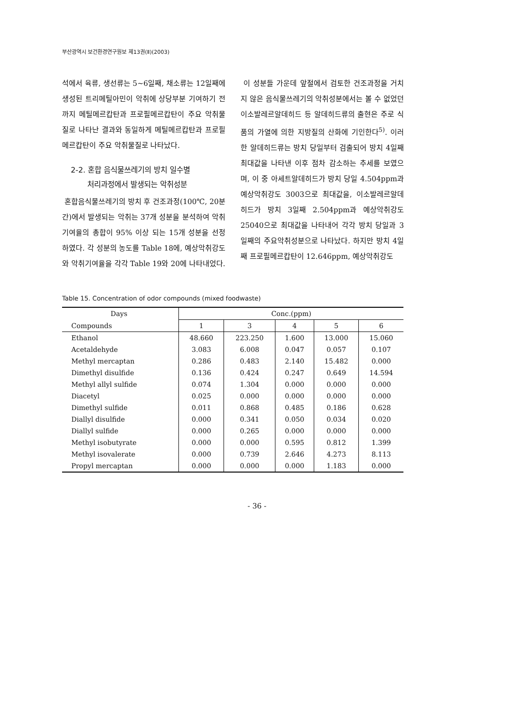부산광역시 보건환경연구원보 제13권(Ⅱ)(2003)
석에서 육류, 생선류는 5~6일째, 채소류는 12일째에 생성된 트리메틸아민이 악취에 상당부분 기여하기 전까지 메틸메르캅탄과 프로필메르캅탄이 주요 악취물질로 나타난 결과와 동일하게 메틸메르캅탄과 프로필메르캅탄이 주요 악취물질로 나타났다.
2-2. 혼합 음식물쓰레기의 방치 일수별
처리과정에서 발생되는 악취성분
혼합음식물쓰레기의 방치 후 건조과정(100℃, 20분간)에서 발생되는 악취는 37개 성분을 분석하여 악취 기여율의 총합이 95% 이상 되는 15개 성분을 선정하였다. 각 성분의 농도를 Table 18에, 예상악취강도와 악취기여율을 각각 Table 19와 20에 나타내었다.
이 성분들 가운데 앞절에서 검토한 건조과정을 거치지 않은 음식물쓰레기의 악취성분에서는 볼 수 없었던 이소발레르알데히드 등 알데히드류의 출현은 주로 식품의 가열에 의한 지방질의 산화에 기인한다<sup>5)</sup>. 이러한 알데히드류는 방치 당일부터 검출되어 방치 4일째 최대값을 나타낸 이후 점차 감소하는 추세를 보였으며, 이 중 아세트알데히드가 방치 당일 4.504ppm과 예상악취강도 3003으로 최대값을, 이소발레르알데히드가 방치 3일째 2.504ppm과 예상악취강도 25040으로 최대값을 나타내어 각각 방치 당일과 3일째의 주요악취성분으로 나타났다. 하지만 방치 4일째 프로필메르캅탄이 12.646ppm, 예상악취강도
Table 15. Concentration of odor compounds (mixed foodwaste)
| Days | Conc.(ppm) | | | | |
| --- | --- | --- | --- | --- | --- |
| Compounds | 1 | 3 | 4 | 5 | 6 |
| Ethanol | 48.660 | 223.250 | 1.600 | 13.000 | 15.060 |
| Acetaldehyde | 3.083 | 6.008 | 0.047 | 0.057 | 0.107 |
| Methyl mercaptan | 0.286 | 0.483 | 2.140 | 15.482 | 0.000 |
| Dimethyl disulfide | 0.136 | 0.424 | 0.247 | 0.649 | 14.594 |
| Methyl allyl sulfide | 0.074 | 1.304 | 0.000 | 0.000 | 0.000 |
| Diacetyl | 0.025 | 0.000 | 0.000 | 0.000 | 0.000 |
| Dimethyl sulfide | 0.011 | 0.868 | 0.485 | 0.186 | 0.628 |
| Diallyl disulfide | 0.000 | 0.341 | 0.050 | 0.034 | 0.020 |
| Diallyl sulfide | 0.000 | 0.265 | 0.000 | 0.000 | 0.000 |
| Methyl isobutyrate | 0.000 | 0.000 | 0.595 | 0.812 | 1.399 |
| Methyl isovalerate | 0.000 | 0.739 | 2.646 | 4.273 | 8.113 |
| Propyl mercaptan | 0.000 | 0.000 | 0.000 | 1.183 | 0.000 |
- 36 -